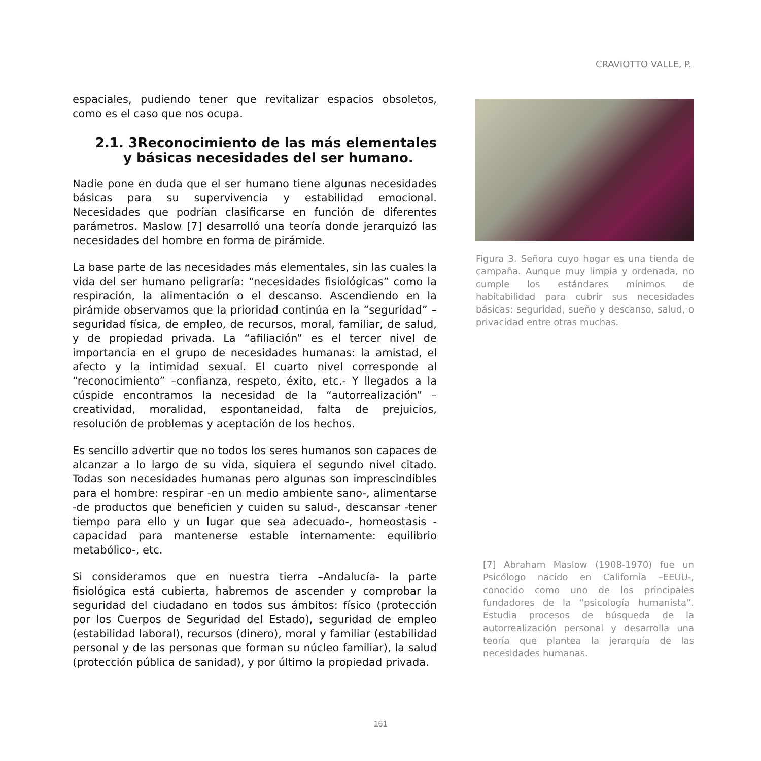CRAVIOTTO VALLE, P.
espaciales, pudiendo tener que revitalizar espacios obsoletos, como es el caso que nos ocupa.
2.1. 3Reconocimiento de las más elementales y básicas necesidades del ser humano.
Nadie pone en duda que el ser humano tiene algunas necesidades básicas para su supervivencia y estabilidad emocional. Necesidades que podrían clasificarse en función de diferentes parámetros. Maslow [7] desarrolló una teoría donde jerarquizó las necesidades del hombre en forma de pirámide.
La base parte de las necesidades más elementales, sin las cuales la vida del ser humano peligraría: “necesidades fisiológicas” como la respiración, la alimentación o el descanso. Ascendiendo en la pirámide observamos que la prioridad continúa en la “seguridad” –seguridad física, de empleo, de recursos, moral, familiar, de salud, y de propiedad privada. La “afiliación” es el tercer nivel de importancia en el grupo de necesidades humanas: la amistad, el afecto y la intimidad sexual. El cuarto nivel corresponde al “reconocimiento” –confianza, respeto, éxito, etc.- Y llegados a la cúspide encontramos la necesidad de la “autorrealización” –creatividad, moralidad, espontaneidad, falta de prejuicios, resolución de problemas y aceptación de los hechos.
Es sencillo advertir que no todos los seres humanos son capaces de alcanzar a lo largo de su vida, siquiera el segundo nivel citado. Todas son necesidades humanas pero algunas son imprescindibles para el hombre: respirar -en un medio ambiente sano-, alimentarse -de productos que beneficien y cuiden su salud-, descansar -tener tiempo para ello y un lugar que sea adecuado-, homeostasis -capacidad para mantenerse estable internamente: equilibrio metabólico-, etc.
Si consideramos que en nuestra tierra –Andalucía- la parte fisiológica está cubierta, habremos de ascender y comprobar la seguridad del ciudadano en todos sus ámbitos: físico (protección por los Cuerpos de Seguridad del Estado), seguridad de empleo (estabilidad laboral), recursos (dinero), moral y familiar (estabilidad personal y de las personas que forman su núcleo familiar), la salud (protección pública de sanidad), y por último la propiedad privada.
Figura 3. Señora cuyo hogar es una tienda de campaña. Aunque muy limpia y ordenada, no cumple los estándares mínimos de habitabilidad para cubrir sus necesidades básicas: seguridad, sueño y descanso, salud, o privacidad entre otras muchas.
[7] Abraham Maslow (1908-1970) fue un Psicólogo nacido en California –EEUU-, conocido como uno de los principales fundadores de la “psicología humanista”. Estudia procesos de búsqueda de la autorrealización personal y desarrolla una teoría que plantea la jerarquía de las necesidades humanas.
161